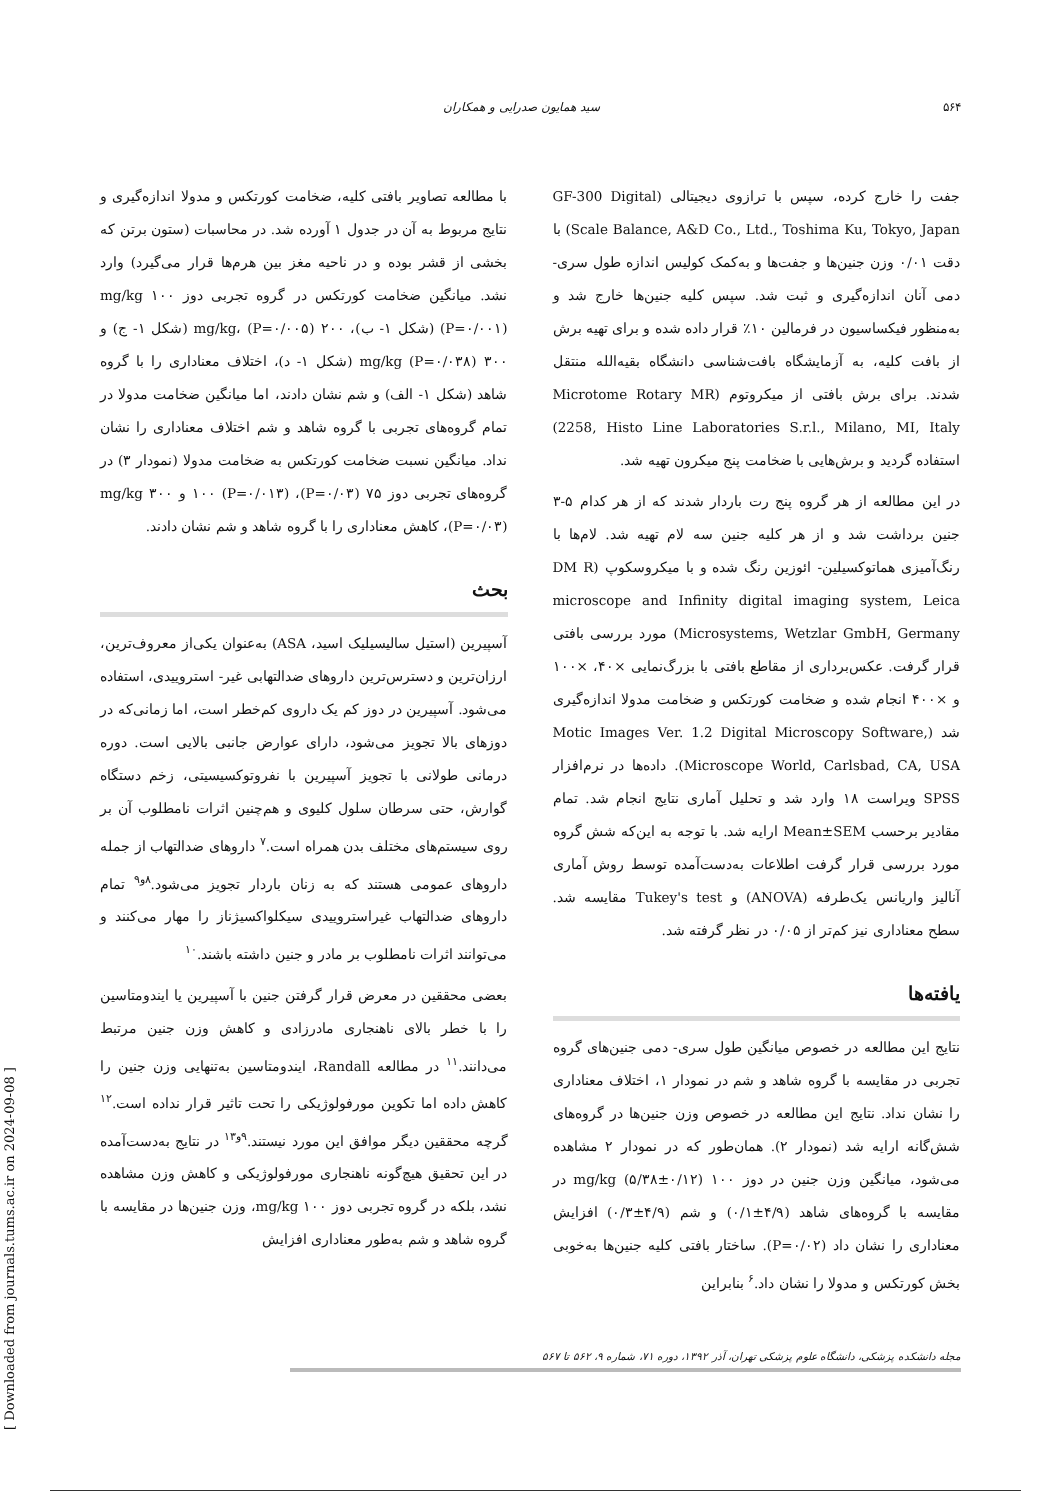۵۶۴ سید همایون صدرایی و همکاران
جفت را خارج کرده، سپس با ترازوی دیجیتالی (GF-300 Digital Scale Balance, A&D Co., Ltd., Toshima Ku, Tokyo, Japan) با دقت ۰/۰۱ وزن جنین‌ها و جفت‌ها و به‌کمک کولیس اندازه طول سری- دمی آنان اندازه‌گیری و ثبت شد. سپس کلیه جنین‌ها خارج شد و به‌منظور فیکساسیون در فرمالین ۱۰٪ قرار داده شده و برای تهیه برش از بافت کلیه، به آزمایشگاه بافت‌شناسی دانشگاه بقیه‌الله منتقل شدند. برای برش بافتی از میکروتوم (Microtome Rotary MR 2258, Histo Line Laboratories S.r.l., Milano, MI, Italy) استفاده گردید و برش‌هایی با ضخامت پنج میکرون تهیه شد.
در این مطالعه از هر گروه پنج رت باردار شدند که از هر کدام ۵-۳ جنین برداشت شد و از هر کلیه جنین سه لام تهیه شد. لام‌ها با رنگ‌آمیزی هماتوکسیلین- ائوزین رنگ شده و با میکروسکوپ (DM R microscope and Infinity digital imaging system, Leica Microsystems, Wetzlar GmbH, Germany) مورد بررسی بافتی قرار گرفت. عکس‌برداری از مقاطع بافتی با بزرگ‌نمایی ×۴۰، ×۱۰۰ و ×۴۰۰ انجام شده و ضخامت کورتکس و ضخامت مدولا اندازه‌گیری شد (Motic Images Ver. 1.2 Digital Microscopy Software, Microscope World, Carlsbad, CA, USA). داده‌ها در نرم‌افزار SPSS ویراست ۱۸ وارد شد و تحلیل آماری نتایج انجام شد. تمام مقادیر برحسب Mean±SEM ارایه شد. با توجه به این‌که شش گروه مورد بررسی قرار گرفت اطلاعات به‌دست‌آمده توسط روش آماری آنالیز واریانس یک‌طرفه (ANOVA) و Tukey's test مقایسه شد. سطح معناداری نیز کم‌تر از ۰/۰۵ در نظر گرفته شد.
یافته‌ها
نتایج این مطالعه در خصوص میانگین طول سری- دمی جنین‌های گروه تجربی در مقایسه با گروه شاهد و شم در نمودار ۱، اختلاف معناداری را نشان نداد. نتایج این مطالعه در خصوص وزن جنین‌ها در گروه‌های شش‌گانه ارایه شد (نمودار ۲). همان‌طور که در نمودار ۲ مشاهده می‌شود، میانگین وزن جنین در دوز ۱۰۰ mg/kg (۵/۳۸±۰/۱۲) در مقایسه با گروه‌های شاهد (۴/۹±۰/۱) و شم (۴/۹±۰/۳) افزایش معناداری را نشان داد (P=۰/۰۲). ساختار بافتی کلیه جنین‌ها به‌خوبی بخش کورتکس و مدولا را نشان داد.<sup>۶</sup> بنابراین
با مطالعه تصاویر بافتی کلیه، ضخامت کورتکس و مدولا اندازه‌گیری و نتایج مربوط به آن در جدول ۱ آورده شد. در محاسبات (ستون برتن که بخشی از قشر بوده و در ناحیه مغز بین هرم‌ها قرار می‌گیرد) وارد نشد. میانگین ضخامت کورتکس در گروه تجربی دوز ۱۰۰ mg/kg (P=۰/۰۰۱) (شکل ۱- ب)، ۲۰۰ mg/kg، (P=۰/۰۰۵) (شکل ۱- ج) و ۳۰۰ mg/kg (P=۰/۰۳۸) (شکل ۱- د)، اختلاف معناداری را با گروه شاهد (شکل ۱- الف) و شم نشان دادند، اما میانگین ضخامت مدولا در تمام گروه‌های تجربی با گروه شاهد و شم اختلاف معناداری را نشان نداد. میانگین نسبت ضخامت کورتکس به ضخامت مدولا (نمودار ۳) در گروه‌های تجربی دوز ۷۵ (P=۰/۰۳)، ۱۰۰ (P=۰/۰۱۳) و ۳۰۰ mg/kg (P=۰/۰۳)، کاهش معناداری را با گروه شاهد و شم نشان دادند.
بحث
آسپیرین (استیل سالیسیلیک اسید، ASA) به‌عنوان یکی‌از معروف‌ترین، ارزان‌ترین و دسترس‌ترین داروهای ضدالتهابی غیر- استروییدی، استفاده می‌شود. آسپیرین در دوز کم یک داروی کم‌خطر است، اما زمانی‌که در دوزهای بالا تجویز می‌شود، دارای عوارض جانبی بالایی است. دوره درمانی طولانی با تجویز آسپیرین با نفروتوکسیسیتی، زخم دستگاه گوارش، حتی سرطان سلول کلیوی و هم‌چنین اثرات نامطلوب آن بر روی سیستم‌های مختلف بدن همراه است.<sup>۷</sup> داروهای ضدالتهاب از جمله داروهای عمومی هستند که به زنان باردار تجویز می‌شود.<sup>۸و۹</sup> تمام داروهای ضدالتهاب غیراستروییدی سیکلواکسیژناز را مهار می‌کنند و می‌توانند اثرات نامطلوب بر مادر و جنین داشته باشند.<sup>۱۰</sup>
بعضی محققین در معرض قرار گرفتن جنین با آسپیرین یا ایندومتاسین را با خطر بالای ناهنجاری مادرزادی و کاهش وزن جنین مرتبط می‌دانند.<sup>۱۱</sup> در مطالعه Randall، ایندومتاسین به‌تنهایی وزن جنین را کاهش داده اما تکوین مورفولوژیکی را تحت تاثیر قرار نداده است.<sup>۱۲</sup> گرچه محققین دیگر موافق این مورد نیستند.<sup>۹و۱۳</sup> در نتایج به‌دست‌آمده در این تحقیق هیچ‌گونه ناهنجاری مورفولوژیکی و کاهش وزن مشاهده نشد، بلکه در گروه تجربی دوز ۱۰۰ mg/kg، وزن جنین‌ها در مقایسه با گروه شاهد و شم به‌طور معناداری افزایش
مجله دانشکده پزشکی، دانشگاه علوم پزشکی تهران، آذر ۱۳۹۲، دوره ۷۱، شماره ۹، ۵۶۲ تا ۵۶۷
[ Downloaded from journals.tums.ac.ir on 2024-09-08 ]